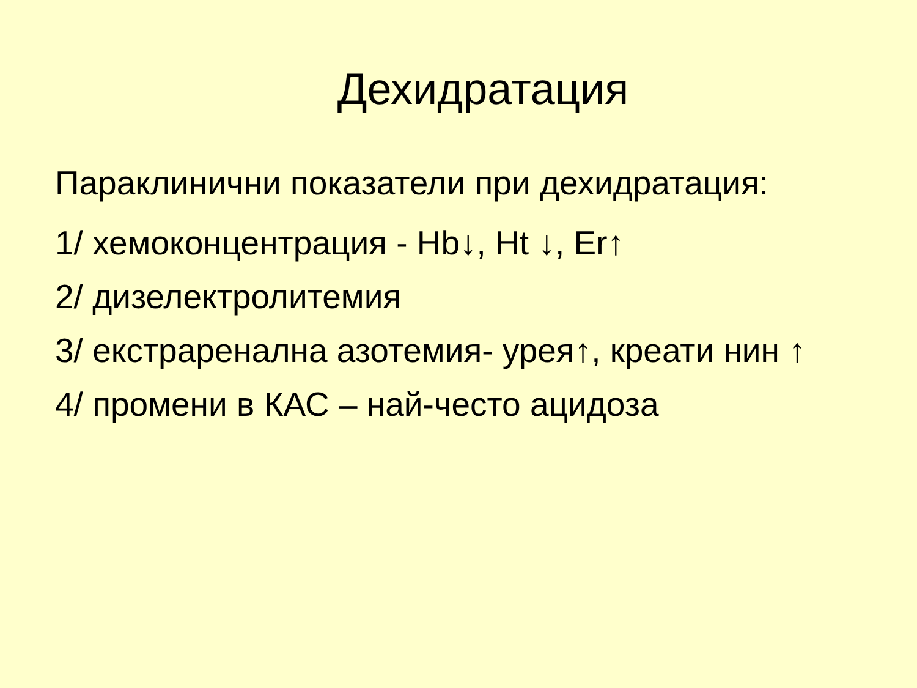Дехидратация
Параклинични показатели при дехидратация:
1/ хемоконцентрация - Hb↓, Ht ↓, Er↑
2/ дизелектролитемия
3/ екстраренална азотемия- урея↑, креати нин ↑
4/ промени в КАС – най-често ацидоза